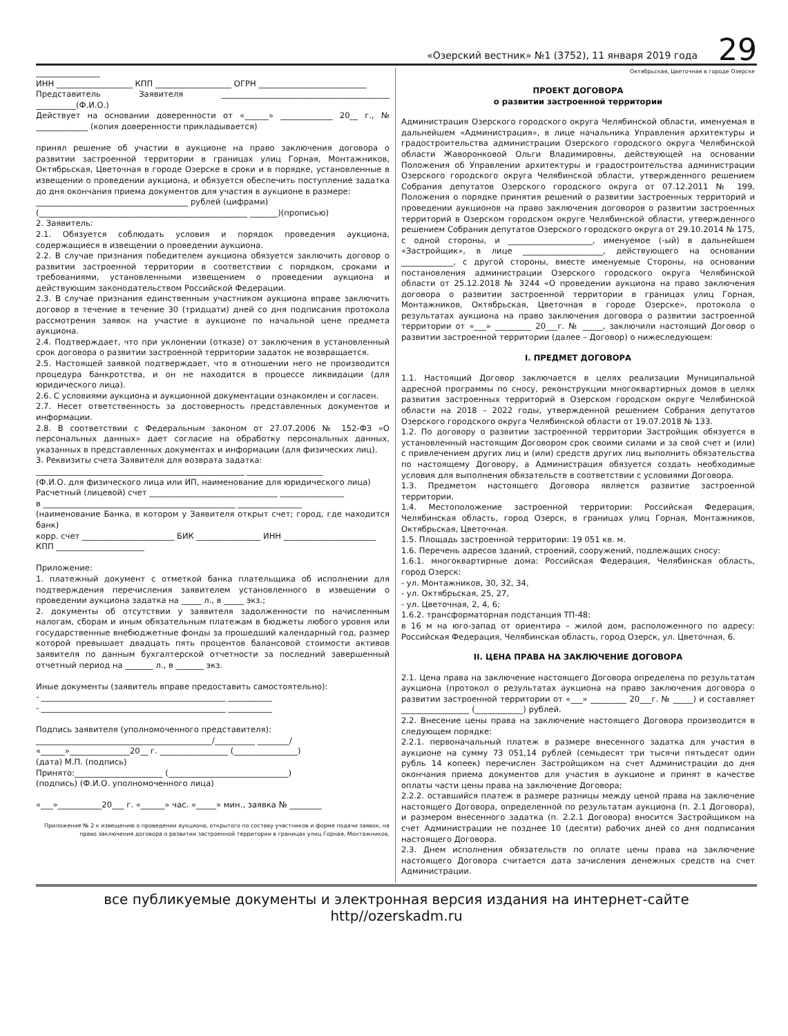«Озерский вестник» №1 (3752), 11 января 2019 года 29
________________
ИНН ___________________ КПП ___________________ ОГРН ___________________________
Представитель Заявителя __________________________________________ __________(Ф.И.О.)
Действует на основании доверенности от «______» _____________ 20__ г., № _____________ (копия доверенности прикладывается)
принял решение об участии в аукционе на право заключения договора о развитии застроенной территории в границах улиц Горная, Монтажников, Октябрьская, Цветочная в городе Озерске в сроки и в порядке, установленные в извещении о проведении аукциона, и обязуется обеспечить поступление задатка до дня окончания приема документов для участия в аукционе в размере:
______________________________________ рублей (цифрами)
(____________________________________________________ _______)(прописью)
2. Заявитель:
2.1. Обязуется соблюдать условия и порядок проведения аукциона, содержащиеся в извещении о проведении аукциона.
2.2. В случае признания победителем аукциона обязуется заключить договор о развитии застроенной территории в соответствии с порядком, сроками и требованиями, установленными извещением о проведении аукциона и действующим законодательством Российской Федерации.
2.3. В случае признания единственным участником аукциона вправе заключить договор в течение в течение 30 (тридцати) дней со дня подписания протокола рассмотрения заявок на участие в аукционе по начальной цене предмета аукциона.
2.4. Подтверждает, что при уклонении (отказе) от заключения в установленный срок договора о развитии застроенной территории задаток не возвращается.
2.5. Настоящей заявкой подтверждает, что в отношении него не производится процедура банкротства, и он не находится в процессе ликвидации (для юридического лица).
2.6. С условиями аукциона и аукционной документации ознакомлен и согласен.
2.7. Несет ответственность за достоверность представленных документов и информации.
2.8. В соответствии с Федеральным законом от 27.07.2006 № 152-ФЗ «О персональных данных» дает согласие на обработку персональных данных, указанных в представленных документах и информации (для физических лиц).
3. Реквизиты счета Заявителя для возврата задатка:
____________________________________________________ ___________________
(Ф.И.О. для физического лица или ИП, наименование для юридического лица)
Расчетный (лицевой) счет ________________________________ ________________
в ________________________________________________ ________________
(наименование Банка, в котором у Заявителя открыт счет; город, где находится банк)
корр. счет _______________________ БИК ________________ ИНН _______________________
КПП ______________________
Приложение:
1. платежный документ с отметкой банка плательщика об исполнении для подтверждения перечисления заявителем установленного в извещении о проведении аукциона задатка на _____ л., в _____ экз.;
2. документы об отсутствии у заявителя задолженности по начисленным налогам, сборам и иным обязательным платежам в бюджеты любого уровня или государственные внебюджетные фонды за прошедший календарный год, размер которой превышает двадцать пять процентов балансовой стоимости активов заявителя по данным бухгалтерской отчетности за последний завершенный отчетный период на _______ л., в _______ экз.
Иные документы (заявитель вправе предоставить самостоятельно):
- ______________________________________________ ___________
- ______________________________________________ ___________
Подпись заявителя (уполномоченного представителя):
____________________________________________/__________ ________/
«______»_______________20__ г. _________________ (________________)
(дата) М.П. (подпись)
Принято:______________________ (______________________________)
(подпись) (Ф.И.О. уполномоченного лица)
«___»___________20___ г. «______» час. «_____» мин., заявка № ________
Приложение № 2 к извещению о проведении аукциона, открытого по составу участников и форме подачи заявок, на право заключения договора о развитии застроенной территории в границах улиц Горная, Монтажников,
Октябрьская, Цветочная в городе Озерске
ПРОЕКТ ДОГОВОРА
о развитии застроенной территории
Администрация Озерского городского округа Челябинской области, именуемая в дальнейшем «Администрация», в лице начальника Управления архитектуры и градостроительства администрации Озерского городского округа Челябинской области Жаворонковой Ольги Владимировны, действующей на основании Положения об Управлении архитектуры и градостроительства администрации Озерского городского округа Челябинской области, утвержденного решением Собрания депутатов Озерского городского округа от 07.12.2011 № 199, Положения о порядке принятия решений о развитии застроенных территорий и проведении аукционов на право заключения договоров о развитии застроенных территорий в Озерском городском округе Челябинской области, утвержденного решением Собрания депутатов Озерского городского округа от 29.10.2014 № 175, с одной стороны, и _____________________, именуемое (-ый) в дальнейшем «Застройщик», в лице ____________________, действующего на основании _____________, с другой стороны, вместе именуемые Стороны, на основании постановления администрации Озерского городского округа Челябинской области от 25.12.2018 № 3244 «О проведении аукциона на право заключения договора о развитии застроенной территории в границах улиц Горная, Монтажников, Октябрьская, Цветочная в городе Озерске», протокола о результатах аукциона на право заключения договора о развитии застроенной территории от «___» _________ 20___г. № _____, заключили настоящий Договор о развитии застроенной территории (далее – Договор) о нижеследующем:
I. ПРЕДМЕТ ДОГОВОРА
1.1. Настоящий Договор заключается в целях реализации Муниципальной адресной программы по сносу, реконструкции многоквартирных домов в целях развития застроенных территорий в Озерском городском округе Челябинской области на 2018 – 2022 годы, утвержденной решением Собрания депутатов Озерского городского округа Челябинской области от 19.07.2018 № 133.
1.2. По договору о развитии застроенной территории Застройщик обязуется в установленный настоящим Договором срок своими силами и за свой счет и (или) с привлечением других лиц и (или) средств других лиц выполнить обязательства по настоящему Договору, а Администрация обязуется создать необходимые условия для выполнения обязательств в соответствии с условиями Договора.
1.3. Предметом настоящего Договора является развитие застроенной территории.
1.4. Местоположение застроенной территории: Российская Федерация, Челябинская область, город Озерск, в границах улиц Горная, Монтажников, Октябрьская, Цветочная.
1.5. Площадь застроенной территории: 19 051 кв. м.
1.6. Перечень адресов зданий, строений, сооружений, подлежащих сносу:
1.6.1. многоквартирные дома: Российская Федерация, Челябинская область, город Озерск:
- ул. Монтажников, 30, 32, 34,
- ул. Октябрьская, 25, 27,
- ул. Цветочная, 2, 4, 6;
1.6.2. трансформаторная подстанция ТП-48:
в 16 м на юго-запад от ориентира – жилой дом, расположенного по адресу: Российская Федерация, Челябинская область, город Озерск, ул. Цветочная, 6.
II. ЦЕНА ПРАВА НА ЗАКЛЮЧЕНИЕ ДОГОВОРА
2.1. Цена права на заключение настоящего Договора определена по результатам аукциона (протокол о результатах аукциона на право заключения договора о развитии застроенной территории от «___» _________ 20___г. № _____) и составляет _________________ (____________) рублей.
2.2. Внесение цены права на заключение настоящего Договора производится в следующем порядке:
2.2.1. первоначальный платеж в размере внесенного задатка для участия в аукционе на сумму 73 051,14 рублей (семьдесят три тысячи пятьдесят один рубль 14 копеек) перечислен Застройщиком на счет Администрации до дня окончания приема документов для участия в аукционе и принят в качестве оплаты части цены права на заключение Договора;
2.2.2. оставшийся платеж в размере разницы между ценой права на заключение настоящего Договора, определенной по результатам аукциона (п. 2.1 Договора), и размером внесенного задатка (п. 2.2.1 Договора) вносится Застройщиком на счет Администрации не позднее 10 (десяти) рабочих дней со дня подписания настоящего Договора.
2.3. Днем исполнения обязательств по оплате цены права на заключение настоящего Договора считается дата зачисления денежных средств на счет Администрации.
все публикуемые документы и электронная версия издания на интернет-сайте http//ozerskadm.ru